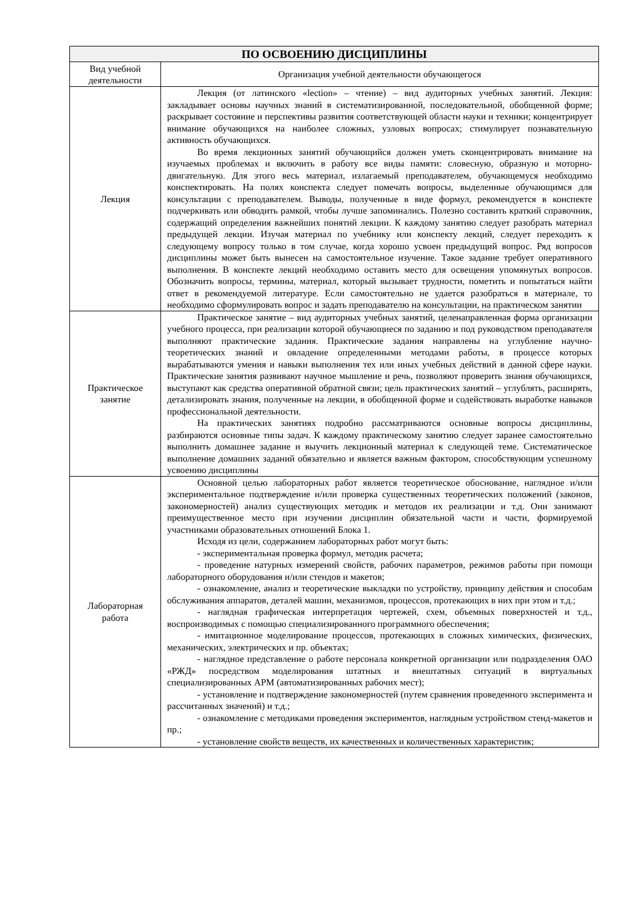| ПО ОСВОЕНИЮ ДИСЦИПЛИНЫ | |
| --- | --- |
| Вид учебной деятельности | Организация учебной деятельности обучающегося |
| Лекция | Лекция (от латинского «lection» – чтение) – вид аудиторных учебных занятий. Лекция: закладывает основы научных знаний в систематизированной, последовательной, обобщенной форме; раскрывает состояние и перспективы развития соответствующей области науки и техники; концентрирует внимание обучающихся на наиболее сложных, узловых вопросах; стимулирует познавательную активность обучающихся. Во время лекционных занятий обучающийся должен уметь сконцентрировать внимание на изучаемых проблемах и включить в работу все виды памяти: словесную, образную и моторно-двигательную. Для этого весь материал, излагаемый преподавателем, обучающемуся необходимо конспектировать. На полях конспекта следует помечать вопросы, выделенные обучающимся для консультации с преподавателем. Выводы, полученные в виде формул, рекомендуется в конспекте подчеркивать или обводить рамкой, чтобы лучше запоминались. Полезно составить краткий справочник, содержащий определения важнейших понятий лекции. К каждому занятию следует разобрать материал предыдущей лекции. Изучая материал по учебнику или конспекту лекций, следует переходить к следующему вопросу только в том случае, когда хорошо усвоен предыдущий вопрос. Ряд вопросов дисциплины может быть вынесен на самостоятельное изучение. Такое задание требует оперативного выполнения. В конспекте лекций необходимо оставить место для освещения упомянутых вопросов. Обозначить вопросы, термины, материал, который вызывает трудности, пометить и попытаться найти ответ в рекомендуемой литературе. Если самостоятельно не удается разобраться в материале, то необходимо сформулировать вопрос и задать преподавателю на консультации, на практическом занятии |
| Практическое занятие | Практическое занятие – вид аудиторных учебных занятий, целенаправленная форма организации учебного процесса, при реализации которой обучающиеся по заданию и под руководством преподавателя выполняют практические задания. Практические задания направлены на углубление научно-теоретических знаний и овладение определенными методами работы, в процессе которых вырабатываются умения и навыки выполнения тех или иных учебных действий в данной сфере науки. Практические занятия развивают научное мышление и речь, позволяют проверить знания обучающихся, выступают как средства оперативной обратной связи; цель практических занятий – углублять, расширять, детализировать знания, полученные на лекции, в обобщенной форме и содействовать выработке навыков профессиональной деятельности. На практических занятиях подробно рассматриваются основные вопросы дисциплины, разбираются основные типы задач. К каждому практическому занятию следует заранее самостоятельно выполнить домашнее задание и выучить лекционный материал к следующей теме. Систематическое выполнение домашних заданий обязательно и является важным фактором, способствующим успешному усвоению дисциплины |
| Лабораторная работа | Основной целью лабораторных работ является теоретическое обоснование, наглядное и/или экспериментальное подтверждение и/или проверка существенных теоретических положений (законов, закономерностей) анализ существующих методик и методов их реализации и т.д. Они занимают преимущественное место при изучении дисциплин обязательной части и части, формируемой участниками образовательных отношений Блока 1. Исходя из цели, содержанием лабораторных работ могут быть: - экспериментальная проверка формул, методик расчета; - проведение натурных измерений свойств, рабочих параметров, режимов работы при помощи лабораторного оборудования и/или стендов и макетов; - ознакомление, анализ и теоретические выкладки по устройству, принципу действия и способам обслуживания аппаратов, деталей машин, механизмов, процессов, протекающих в них при этом и т.д.; - наглядная графическая интерпретация чертежей, схем, объемных поверхностей и т.д., воспроизводимых с помощью специализированного программного обеспечения; - имитационное моделирование процессов, протекающих в сложных химических, физических, механических, электрических и пр. объектах; - наглядное представление о работе персонала конкретной организации или подразделения ОАО «РЖД» посредством моделирования штатных и внештатных ситуаций в виртуальных специализированных АРМ (автоматизированных рабочих мест); - установление и подтверждение закономерностей (путем сравнения проведенного эксперимента и рассчитанных значений) и т.д.; - ознакомление с методиками проведения экспериментов, наглядным устройством стенд-макетов и пр.; - установление свойств веществ, их качественных и количественных характеристик; |